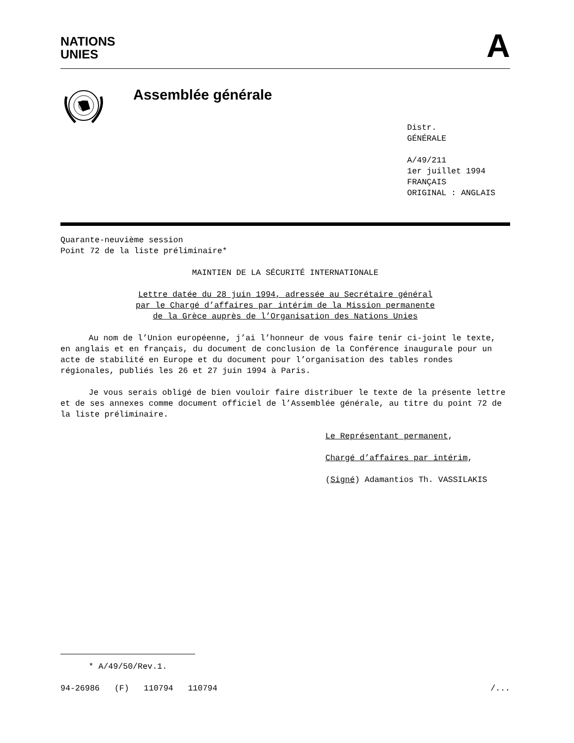NATIONS
UNIES
A
Assemblée générale
Distr.
GÉNÉRALE
A/49/211
1er juillet 1994
FRANÇAIS
ORIGINAL : ANGLAIS
Quarante-neuvième session
Point 72 de la liste préliminaire*
MAINTIEN DE LA SÉCURITÉ INTERNATIONALE
Lettre datée du 28 juin 1994, adressée au Secrétaire général
par le Chargé d’affaires par intérim de la Mission permanente
de la Grèce auprès de l’Organisation des Nations Unies
Au nom de l’Union européenne, j’ai l’honneur de vous faire tenir ci-joint le texte, en anglais et en français, du document de conclusion de la Conférence inaugurale pour un acte de stabilité en Europe et du document pour l’organisation des tables rondes régionales, publiés les 26 et 27 juin 1994 à Paris.
Je vous serais obligé de bien vouloir faire distribuer le texte de la présente lettre et de ses annexes comme document officiel de l’Assemblée générale, au titre du point 72 de la liste préliminaire.
Le Représentant permanent,
Chargé d’affaires par intérim,
(Signé) Adamantios Th. VASSILAKIS
* A/49/50/Rev.1.
94-26986 (F) 110794 110794 /...